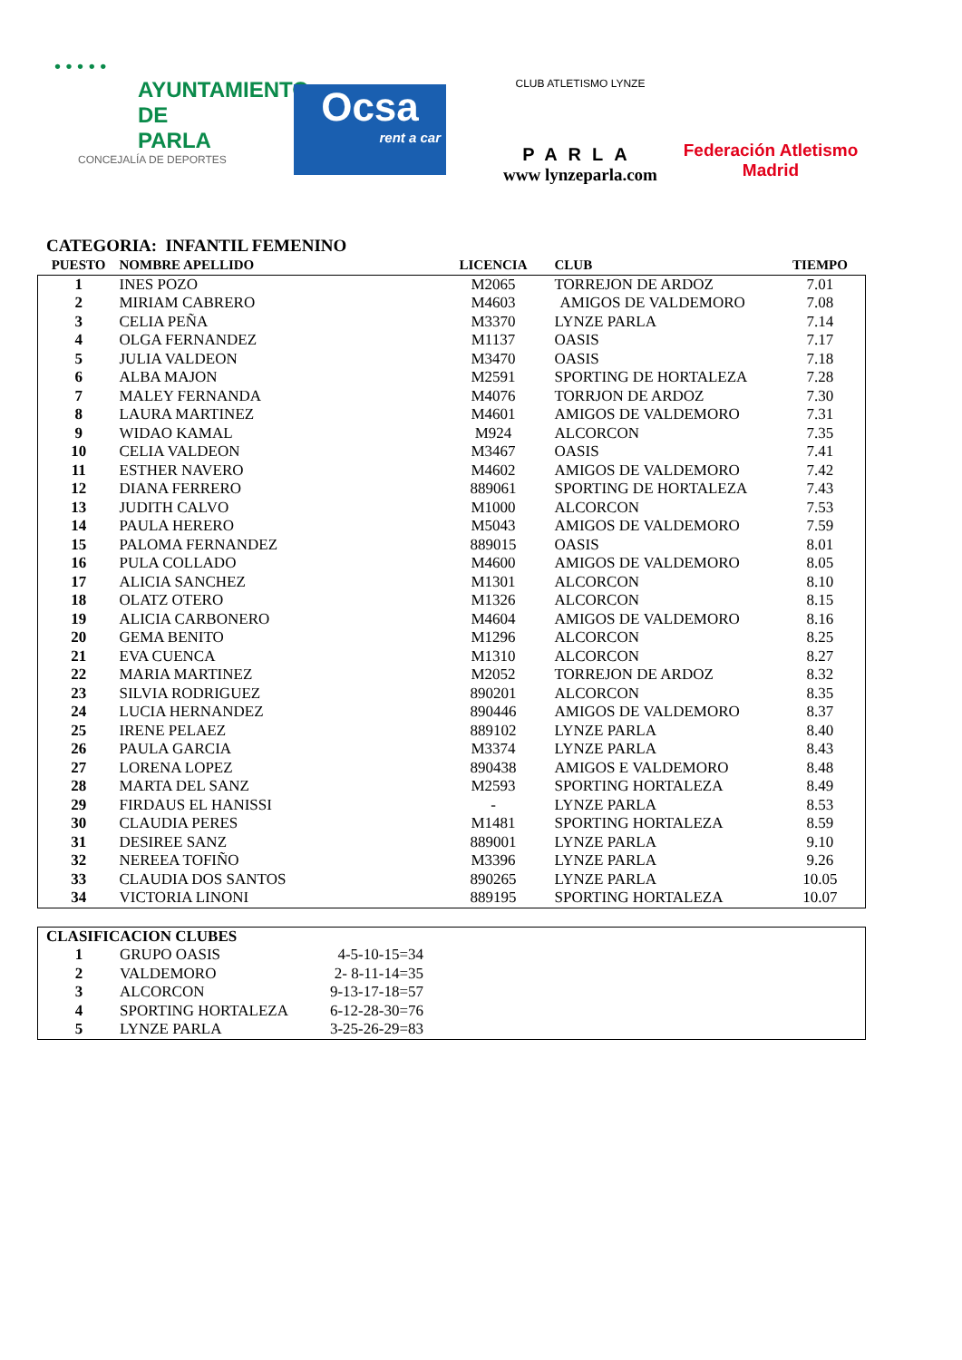• • • • •
AYUNTAMIENTO DE
PARLA
CONCEJALÍA DE DEPORTES
Ocsa
rent a car
CLUB ATLETISMO LYNZE
PARLA
www lynzeparla.com
Federación Atletismo
Madrid
CATEGORIA: INFANTIL FEMENINO
| PUESTO | NOMBRE APELLIDO | LICENCIA | CLUB | TIEMPO |
| --- | --- | --- | --- | --- |
| 1 | INES POZO | M2065 | TORREJON DE ARDOZ | 7.01 |
| 2 | MIRIAM CABRERO | M4603 | AMIGOS DE VALDEMORO | 7.08 |
| 3 | CELIA PEÑA | M3370 | LYNZE PARLA | 7.14 |
| 4 | OLGA FERNANDEZ | M1137 | OASIS | 7.17 |
| 5 | JULIA VALDEON | M3470 | OASIS | 7.18 |
| 6 | ALBA MAJON | M2591 | SPORTING DE HORTALEZA | 7.28 |
| 7 | MALEY FERNANDA | M4076 | TORRJON DE ARDOZ | 7.30 |
| 8 | LAURA MARTINEZ | M4601 | AMIGOS DE VALDEMORO | 7.31 |
| 9 | WIDAO KAMAL | M924 | ALCORCON | 7.35 |
| 10 | CELIA VALDEON | M3467 | OASIS | 7.41 |
| 11 | ESTHER NAVERO | M4602 | AMIGOS DE VALDEMORO | 7.42 |
| 12 | DIANA FERRERO | 889061 | SPORTING DE HORTALEZA | 7.43 |
| 13 | JUDITH CALVO | M1000 | ALCORCON | 7.53 |
| 14 | PAULA HERERO | M5043 | AMIGOS DE VALDEMORO | 7.59 |
| 15 | PALOMA FERNANDEZ | 889015 | OASIS | 8.01 |
| 16 | PULA COLLADO | M4600 | AMIGOS DE VALDEMORO | 8.05 |
| 17 | ALICIA SANCHEZ | M1301 | ALCORCON | 8.10 |
| 18 | OLATZ OTERO | M1326 | ALCORCON | 8.15 |
| 19 | ALICIA CARBONERO | M4604 | AMIGOS DE VALDEMORO | 8.16 |
| 20 | GEMA BENITO | M1296 | ALCORCON | 8.25 |
| 21 | EVA CUENCA | M1310 | ALCORCON | 8.27 |
| 22 | MARIA MARTINEZ | M2052 | TORREJON DE ARDOZ | 8.32 |
| 23 | SILVIA RODRIGUEZ | 890201 | ALCORCON | 8.35 |
| 24 | LUCIA HERNANDEZ | 890446 | AMIGOS DE VALDEMORO | 8.37 |
| 25 | IRENE PELAEZ | 889102 | LYNZE PARLA | 8.40 |
| 26 | PAULA GARCIA | M3374 | LYNZE PARLA | 8.43 |
| 27 | LORENA LOPEZ | 890438 | AMIGOS E VALDEMORO | 8.48 |
| 28 | MARTA DEL SANZ | M2593 | SPORTING HORTALEZA | 8.49 |
| 29 | FIRDAUS EL HANISSI | - | LYNZE PARLA | 8.53 |
| 30 | CLAUDIA PERES | M1481 | SPORTING HORTALEZA | 8.59 |
| 31 | DESIREE SANZ | 889001 | LYNZE PARLA | 9.10 |
| 32 | NEREEA TOFIÑO | M3396 | LYNZE PARLA | 9.26 |
| 33 | CLAUDIA DOS SANTOS | 890265 | LYNZE PARLA | 10.05 |
| 34 | VICTORIA LINONI | 889195 | SPORTING HORTALEZA | 10.07 |
| CLASIFICACION CLUBES | | | |
| --- | --- | --- | --- |
| 1 | GRUPO OASIS | 4-5-10-15=34 | |
| 2 | VALDEMORO | 2- 8-11-14=35 | |
| 3 | ALCORCON | 9-13-17-18=57 | |
| 4 | SPORTING HORTALEZA | 6-12-28-30=76 | |
| 5 | LYNZE PARLA | 3-25-26-29=83 | |